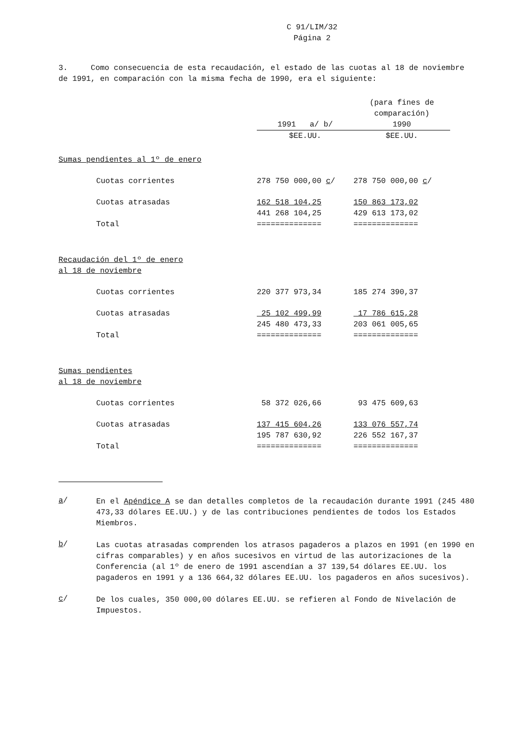C 91/LIM/32
Página 2
3. Como consecuencia de esta recaudación, el estado de las cuotas al 18 de noviembre de 1991, en comparación con la misma fecha de 1990, era el siguiente:
| | | (para fines de comparación) |
| | 1991 a/ b/ | 1990 |
| | $EE.UU. | $EE.UU. |
| Sumas pendientes al 1º de enero | | |
| Cuotas corrientes | 278 750 000,00 c / | 278 750 000,00 c / |
| Cuotas atrasadas | 162 518 104,25 | 150 863 173,02 |
| Total | 441 268 104,25 ============== | 429 613 173,02 ============== |
| Recaudación del 1º de enero al 18 de noviembre | | |
| Cuotas corrientes | 220 377 973,34 | 185 274 390,37 |
| Cuotas atrasadas | 25 102 499,99 | 17 786 615,28 |
| Total | 245 480 473,33 ============== | 203 061 005,65 ============== |
| Sumas pendientes al 18 de noviembre | | |
| Cuotas corrientes | 58 372 026,66 | 93 475 609,63 |
| Cuotas atrasadas | 137 415 604,26 | 133 076 557,74 |
| Total | 195 787 630,92 ============== | 226 552 167,37 ============== |
a/
En el Apéndice A se dan detalles completos de la recaudación durante 1991 (245 480 473,33 dólares EE.UU.) y de las contribuciones pendientes de todos los Estados Miembros.
b/
Las cuotas atrasadas comprenden los atrasos pagaderos a plazos en 1991 (en 1990 en cifras comparables) y en años sucesivos en virtud de las autorizaciones de la Conferencia (al 1º de enero de 1991 ascendían a 37 139,54 dólares EE.UU. los pagaderos en 1991 y a 136 664,32 dólares EE.UU. los pagaderos en años sucesivos).
c/
De los cuales, 350 000,00 dólares EE.UU. se refieren al Fondo de Nivelación de Impuestos.